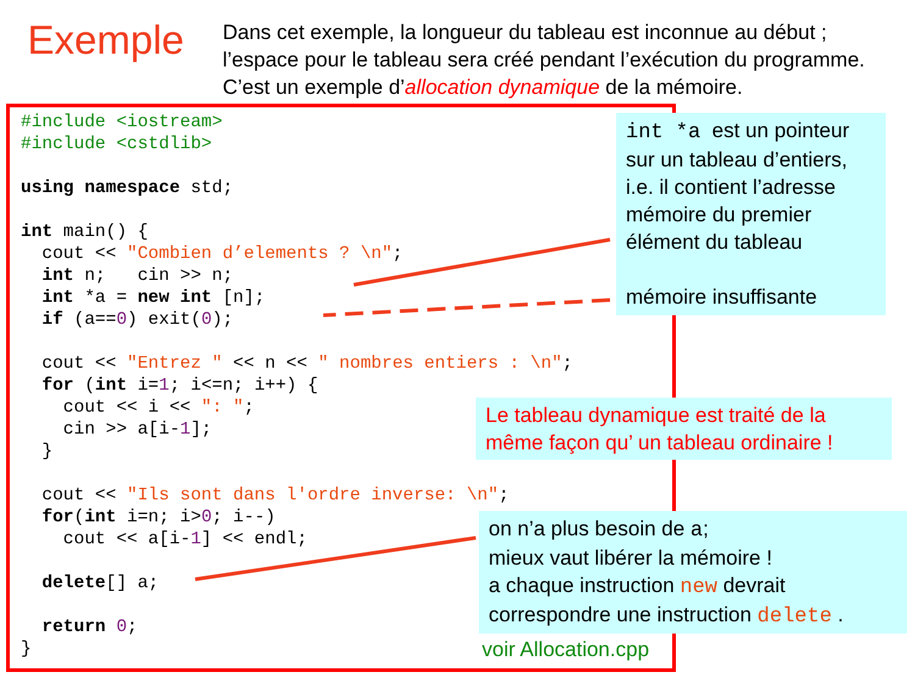Exemple
Dans cet exemple, la longueur du tableau est inconnue au début ;
l’espace pour le tableau sera créé pendant l’exécution du programme.
C’est un exemple d’allocation dynamique de la mémoire.
#include <iostream>
#include <cstdlib>

using namespace std;

int main() {
  cout << "Combien d’elements ? \n";
  int n;   cin >> n;
  int *a = new int [n];
  if (a==0) exit(0);

  cout << "Entrez " << n << " nombres entiers : \n";
  for (int i=1; i<=n; i++) {
    cout << i << ": ";
    cin >> a[i-1];
  }

  cout << "Ils sont dans l'ordre inverse: \n";
  for(int i=n; i>0; i--)
    cout << a[i-1] << endl;

  delete[] a;

  return 0;
}
int *a est un pointeur sur un tableau d’entiers, i.e. il contient l’adresse mémoire du premier élément du tableau
mémoire insuffisante
Le tableau dynamique est traité de la même façon qu’ un tableau ordinaire !
on n’a plus besoin de a;
mieux vaut libérer la mémoire !
a chaque instruction new devrait correspondre une instruction delete .
voir Allocation.cpp